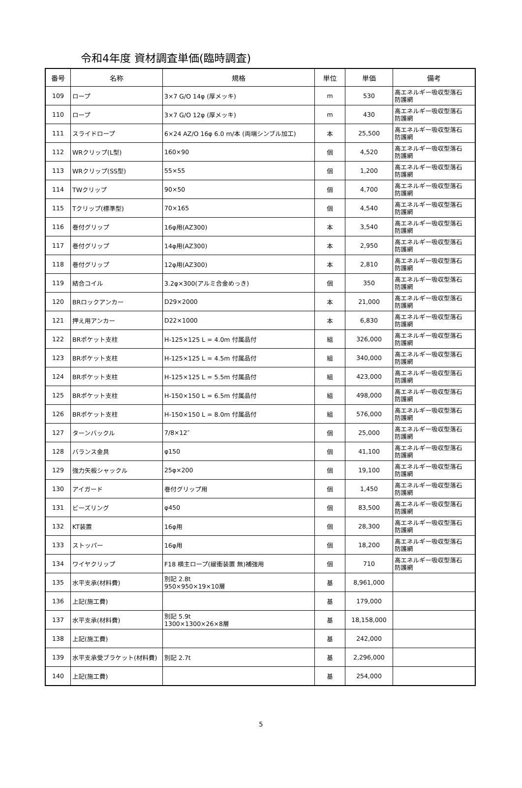令和4年度 資材調査単価(臨時調査)
| 番号 | 名称 | 規格 | 単位 | 単価 | 備考 |
| --- | --- | --- | --- | --- | --- |
| 109 | ロープ | 3×7 G/O 14φ (厚メッキ) | m | 530 | 高エネルギー吸収型落石 防護網 |
| 110 | ロープ | 3×7 G/O 12φ (厚メッキ) | m | 430 | 高エネルギー吸収型落石 防護網 |
| 111 | スライドロープ | 6×24 AZ/O 16φ 6.0 m/本 (両端シンブル加工) | 本 | 25,500 | 高エネルギー吸収型落石 防護網 |
| 112 | WRクリップ(L型) | 160×90 | 個 | 4,520 | 高エネルギー吸収型落石 防護網 |
| 113 | WRクリップ(SS型) | 55×55 | 個 | 1,200 | 高エネルギー吸収型落石 防護網 |
| 114 | TWクリップ | 90×50 | 個 | 4,700 | 高エネルギー吸収型落石 防護網 |
| 115 | Tクリップ(標準型) | 70×165 | 個 | 4,540 | 高エネルギー吸収型落石 防護網 |
| 116 | 巻付グリップ | 16φ用(AZ300) | 本 | 3,540 | 高エネルギー吸収型落石 防護網 |
| 117 | 巻付グリップ | 14φ用(AZ300) | 本 | 2,950 | 高エネルギー吸収型落石 防護網 |
| 118 | 巻付グリップ | 12φ用(AZ300) | 本 | 2,810 | 高エネルギー吸収型落石 防護網 |
| 119 | 結合コイル | 3.2φ×300(アルミ合金めっき) | 個 | 350 | 高エネルギー吸収型落石 防護網 |
| 120 | BRロックアンカー | D29×2000 | 本 | 21,000 | 高エネルギー吸収型落石 防護網 |
| 121 | 押え用アンカー | D22×1000 | 本 | 6,830 | 高エネルギー吸収型落石 防護網 |
| 122 | BRポケット支柱 | H-125×125 L = 4.0m 付属品付 | 組 | 326,000 | 高エネルギー吸収型落石 防護網 |
| 123 | BRポケット支柱 | H-125×125 L = 4.5m 付属品付 | 組 | 340,000 | 高エネルギー吸収型落石 防護網 |
| 124 | BRポケット支柱 | H-125×125 L = 5.5m 付属品付 | 組 | 423,000 | 高エネルギー吸収型落石 防護網 |
| 125 | BRポケット支柱 | H-150×150 L = 6.5m 付属品付 | 組 | 498,000 | 高エネルギー吸収型落石 防護網 |
| 126 | BRポケット支柱 | H-150×150 L = 8.0m 付属品付 | 組 | 576,000 | 高エネルギー吸収型落石 防護網 |
| 127 | ターンバックル | 7/8×12″ | 個 | 25,000 | 高エネルギー吸収型落石 防護網 |
| 128 | バランス金具 | φ150 | 個 | 41,100 | 高エネルギー吸収型落石 防護網 |
| 129 | 強力矢板シャックル | 25φ×200 | 個 | 19,100 | 高エネルギー吸収型落石 防護網 |
| 130 | アイガード | 巻付グリップ用 | 個 | 1,450 | 高エネルギー吸収型落石 防護網 |
| 131 | ビーズリング | φ450 | 個 | 83,500 | 高エネルギー吸収型落石 防護網 |
| 132 | KT装置 | 16φ用 | 個 | 28,300 | 高エネルギー吸収型落石 防護網 |
| 133 | ストッパー | 16φ用 | 個 | 18,200 | 高エネルギー吸収型落石 防護網 |
| 134 | ワイヤクリップ | F18 横主ロープ(緩衝装置 無)補強用 | 個 | 710 | 高エネルギー吸収型落石 防護網 |
| 135 | 水平支承(材料費) | 別記 2.8t 950×950×19×10層 | 基 | 8,961,000 | |
| 136 | 上記(施工費) | | 基 | 179,000 | |
| 137 | 水平支承(材料費) | 別記 5.9t 1300×1300×26×8層 | 基 | 18,158,000 | |
| 138 | 上記(施工費) | | 基 | 242,000 | |
| 139 | 水平支承受ブラケット(材料費) | 別記 2.7t | 基 | 2,296,000 | |
| 140 | 上記(施工費) | | 基 | 254,000 | |
5